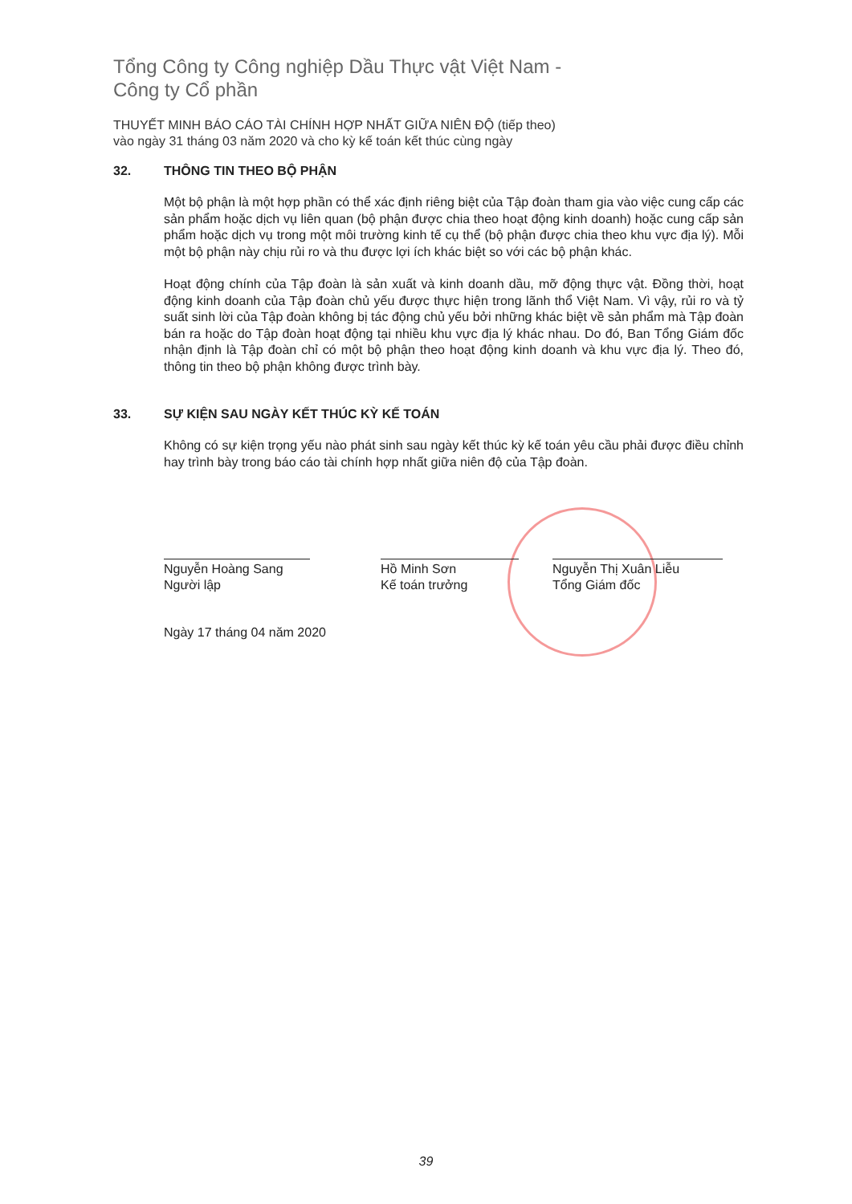Tổng Công ty Công nghiệp Dầu Thực vật Việt Nam -
Công ty Cổ phần
THUYẾT MINH BÁO CÁO TÀI CHÍNH HỢP NHẤT GIỮA NIÊN ĐỘ (tiếp theo)
vào ngày 31 tháng 03 năm 2020 và cho kỳ kế toán kết thúc cùng ngày
32. THÔNG TIN THEO BỘ PHẬN
Một bộ phận là một hợp phần có thể xác định riêng biệt của Tập đoàn tham gia vào việc cung cấp các sản phẩm hoặc dịch vụ liên quan (bộ phận được chia theo hoạt động kinh doanh) hoặc cung cấp sản phẩm hoặc dịch vụ trong một môi trường kinh tế cụ thể (bộ phận được chia theo khu vực địa lý). Mỗi một bộ phận này chịu rủi ro và thu được lợi ích khác biệt so với các bộ phận khác.
Hoạt động chính của Tập đoàn là sản xuất và kinh doanh dầu, mỡ động thực vật. Đồng thời, hoạt động kinh doanh của Tập đoàn chủ yếu được thực hiện trong lãnh thổ Việt Nam. Vì vậy, rủi ro và tỷ suất sinh lời của Tập đoàn không bị tác động chủ yếu bởi những khác biệt về sản phẩm mà Tập đoàn bán ra hoặc do Tập đoàn hoạt động tại nhiều khu vực địa lý khác nhau. Do đó, Ban Tổng Giám đốc nhận định là Tập đoàn chỉ có một bộ phận theo hoạt động kinh doanh và khu vực địa lý. Theo đó, thông tin theo bộ phận không được trình bày.
33. SỰ KIỆN SAU NGÀY KẾT THÚC KỲ KẾ TOÁN
Không có sự kiện trọng yếu nào phát sinh sau ngày kết thúc kỳ kế toán yêu cầu phải được điều chỉnh hay trình bày trong báo cáo tài chính hợp nhất giữa niên độ của Tập đoàn.
Nguyễn Hoàng Sang
Người lập
Hồ Minh Sơn
Kế toán trưởng
Nguyễn Thị Xuân Liễu
Tổng Giám đốc
Ngày 17 tháng 04 năm 2020
39